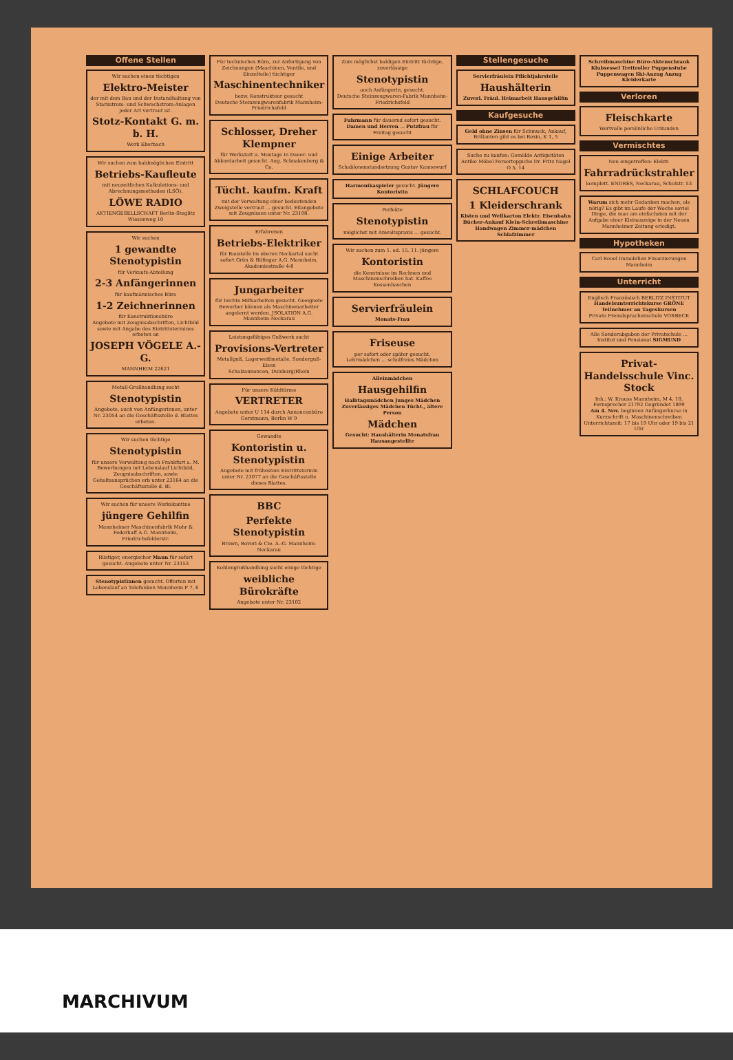Offene Stellen
Wir suchen einen tüchtigen
Elektro-Meister
der mit dem Bau und der Instandhaltung von Starkstrom- und Schwachstrom-Anlagen jeder Art vertraut ist.
Stotz-Kontakt G. m. b. H.
Werk Eberbach
Wir suchen zum baldmöglichen Eintritt
Betriebs-Kaufleute
mit neuzeitlichen Kalkulations- und Abrechnungsmethoden (LSÖ).
LÖWE RADIO
AKTIENGESELLSCHAFT Berlin-Steglitz Wiesenweg 10
Wir suchen
1 gewandte Stenotypistin
für Verkaufs-Abteilung
2-3 Anfängerinnen
für kaufmännisches Büro
1-2 Zeichnerinnen
für Konstruktionsbüro
Angebote mit Zeugnisabschriften, Lichtbild sowie mit Angabe des Eintrittstermines erbeten an
JOSEPH VÖGELE A.-G.
MANNHEIM 22621
Metall-Großhandlung sucht
Stenotypistin
Angebote, auch von Anfängerinnen, unter Nr. 23054 an die Geschäftsstelle d. Blattes erbeten.
Wir suchen tüchtige
Stenotypistin
für unsere Verwaltung nach Frankfurt a. M.
Bewerbungen mit Lebenslauf Lichtbild, Zeugnisabschriften, sowie Gehaltsansprüchen erb unter 23164 an die Geschäftsstelle d. Bl.
Wir suchen für unsere Werkskantine
jüngere Gehilfin
Mannheimer Maschinenfabrik Mohr & Federhaff A.G. Mannheim, Friedrichsfelderstr.
Rüstiger, energischer Mann für sofort gesucht. Angebote unter Nr. 23153
Stenotypistinnen gesucht. Offerten mit Lebenslauf an Telefunken Mannheim P 7, 6
Für technisches Büro, zur Anfertigung von Zeichnungen (Maschinen, Ventile, und Einzelteile) tüchtiger
Maschinentechniker
bezw. Konstrukteur gesucht
Deutsche Steinzeugwarenfabrik Mannheim-Friedrichsfeld
Schlosser, Dreher Klempner
für Werkstatt u. Montage in Dauer- und Akkordarbeit gesucht. Aug. Schnakenberg & Co.
Tücht. kaufm. Kraft
mit der Verwaltung einer bedeutenden Zweigstelle vertraut ... gesucht. Eilangebote mit Zeugnissen unter Nr. 23108.
Erfahrenen
Betriebs-Elektriker
für Baustelle im oberen Neckartal sucht sofort Grün & Bilfinger A.G. Mannheim, Akademiestraße 4-8
Jungarbeiter
für leichte Hilfsarbeiten gesucht. Geeignete Bewerber können als Maschinenarbeiter angelernt werden. JSOLATION A.G. Mannheim-Neckarau
Leistungsfähiges Gußwerk sucht
Provisions-Vertreter
Metallguß, Lagerweißmetalle, Sonderguß-Eisen
Schalzannoncen, Duisburg/Rhein
Für unsere Kühltürme
VERTRETER
Angebote unter U 114 durch Annoncenbüro Gerstmann, Berlin W 9
Gewandte
Kontoristin u. Stenotypistin
Angebote mit frühestem Eintrittstermin unter Nr. 23077 an die Geschäftsstelle dieses Blattes.
BBC
Perfekte Stenotypistin
Brown, Boveri & Cie. A.-G. Mannheim-Neckarau
Kohlengroßhandlung sucht einige tüchtige
weibliche Bürokräfte
Angebote unter Nr. 23102
Zum möglichst baldigen Eintritt tüchtige, zuverlässige
Stenotypistin
auch Anfängerin, gesucht.
Deutsche Steinzeugwaren-Fabrik Mannheim-Friedrichsfeld
Fuhrmann für dauernd sofort gesucht. Damen und Herren ... Putzfrau für Freitag gesucht
Einige Arbeiter
Schablonenstandsetzung Gustav Kannewurf
Harmonikaspieler gesucht. Jüngere Kontoristin
Perfekte
Stenotypistin
möglichst mit Anwaltspraxis ... gesucht.
Wir suchen zum 1. od. 15. 11. jüngere
Kontoristin
die Kenntnisse im Rechnen und Maschinenschreiben hat. Kaffee Kossenhaschen
Servierfräulein
Monats-Frau
Friseuse
per sofort oder später gesucht. Lehrmädchen ... schulfreies Mädchen
Alleinmädchen
Hausgehilfin
Halbtagsmädchen Junges Mädchen Zuverlässiges Mädchen Tücht., ältere Person
Mädchen
Gesucht: Haushälterin Monatsfrau Hausangestellte
Stellengesuche
Servierfräulein Pflichtjahrstelle
Haushälterin
Zuverl. Fräul. Heimarbeit Hausgehilfin
Kaufgesuche
Geld ohne Zinsen für Schmuck, Ankauf, Brillanten gibt es bei Rexin, K 1, 5
Suche zu kaufen: Gemälde Antiquitäten Antike Möbel Perserteppiche Dr. Fritz Nagel O 5, 14
SCHLAFCOUCH
1 Kleiderschrank
Kisten und Wellkarton Elektr. Eisenbahn Bücher-Ankauf Klein-Schreibmaschine Handwagen Zimmer-mädchen Schlafzimmer
Schreibmaschine Büro-Aktenschrank Klubsessel Trettroller Puppenstube Puppenwagen Ski-Anzug Anzug Kleiderkarte
Verloren
Fleischkarte
Wertvolle persönliche Urkunden
Vermischtes
Neu eingetroffen: Elektr.
Fahrradrückstrahler
komplett. ENDRES, Neckarau, Schulstr. 53
Warum sich mehr Gedanken machen, als nötig? Es gibt im Laufe der Woche soviel Dinge, die man am einfachsten mit der Aufgabe einer Kleinanzeige in der Neuen Mannheimer Zeitung erledigt.
Hypotheken
Carl Reuel Immobilien Finanzierungen Mannheim
Unterricht
Englisch Französisch BERLITZ INSTITUT
Handelsunterrichtskurse GRÖNE
Teilnehmer an Tageskursen
Private Fremdsprachenschule VORBECK
Alle Sonderabgaben der Privatschule ... Institut und Pensionat SIGMUND
Privat-Handelsschule Vinc. Stock
Inh.: W. Krauss Mannheim, M 4, 10, Fernsprecher 21792 Gegründet 1899
Am 4. Nov. beginnen Anfängerkurse in Kurzschrift u. Maschinenschreiben
Unterrichtszeit: 17 bis 19 Uhr oder 19 bis 21 Uhr
MARCHIVUM